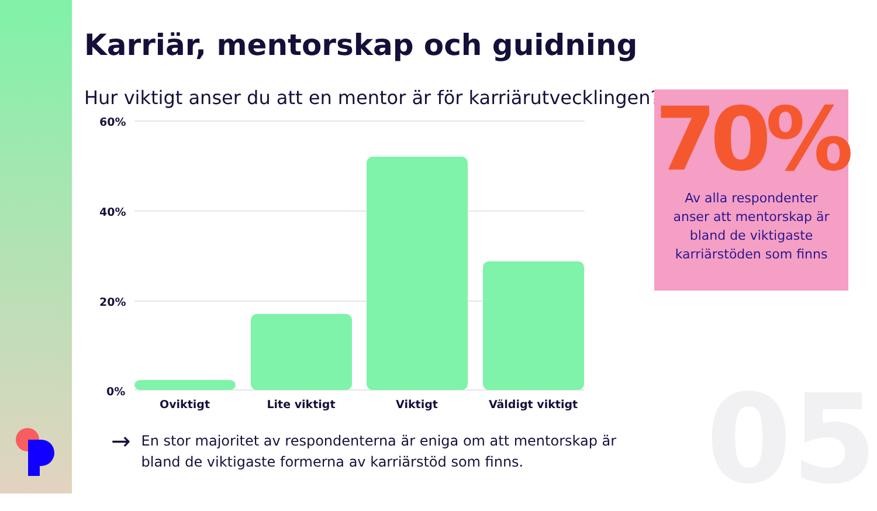Karriär, mentorskap och guidning
Hur viktigt anser du att en mentor är för karriärutvecklingen?
60%
40%
20%
0%
Oviktigt
Lite viktigt
Viktigt
Väldigt viktigt
70%
Av alla respondenter anser att mentorskap är bland de viktigaste karriärstöden som finns
05
→ En stor majoritet av respondenterna är eniga om att mentorskap är bland de viktigaste formerna av karriärstöd som finns.